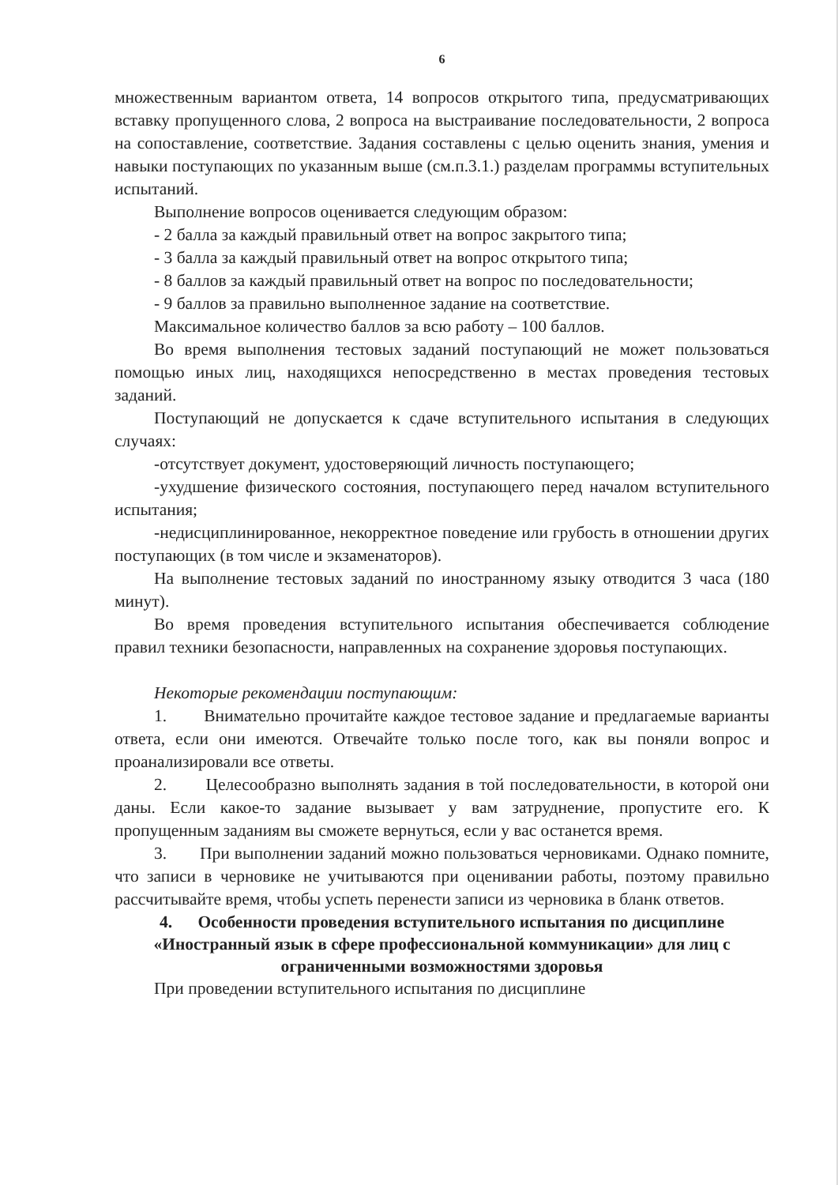6
множественным вариантом ответа, 14 вопросов открытого типа, предусматривающих вставку пропущенного слова, 2 вопроса на выстраивание последовательности, 2 вопроса на сопоставление, соответствие. Задания составлены с целью оценить знания, умения и навыки поступающих по указанным выше (см.п.3.1.) разделам программы вступительных испытаний.
Выполнение вопросов оценивается следующим образом:
- 2 балла за каждый правильный ответ на вопрос закрытого типа;
- 3 балла за каждый правильный ответ на вопрос открытого типа;
- 8 баллов за каждый правильный ответ на вопрос по последовательности;
- 9 баллов за правильно выполненное задание на соответствие.
Максимальное количество баллов за всю работу – 100 баллов.
Во время выполнения тестовых заданий поступающий не может пользоваться помощью иных лиц, находящихся непосредственно в местах проведения тестовых заданий.
Поступающий не допускается к сдаче вступительного испытания в следующих случаях:
-отсутствует документ, удостоверяющий личность поступающего;
-ухудшение физического состояния, поступающего перед началом вступительного испытания;
-недисциплинированное, некорректное поведение или грубость в отношении других поступающих (в том числе и экзаменаторов).
На выполнение тестовых заданий по иностранному языку отводится 3 часа (180 минут).
Во время проведения вступительного испытания обеспечивается соблюдение правил техники безопасности, направленных на сохранение здоровья поступающих.
Некоторые рекомендации поступающим:
1. Внимательно прочитайте каждое тестовое задание и предлагаемые варианты ответа, если они имеются. Отвечайте только после того, как вы поняли вопрос и проанализировали все ответы.
2. Целесообразно выполнять задания в той последовательности, в которой они даны. Если какое-то задание вызывает у вам затруднение, пропустите его. К пропущенным заданиям вы сможете вернуться, если у вас останется время.
3. При выполнении заданий можно пользоваться черновиками. Однако помните, что записи в черновике не учитываются при оценивании работы, поэтому правильно рассчитывайте время, чтобы успеть перенести записи из черновика в бланк ответов.
4. Особенности проведения вступительного испытания по дисциплине «Иностранный язык в сфере профессиональной коммуникации» для лиц с ограниченными возможностями здоровья
При проведении вступительного испытания по дисциплине